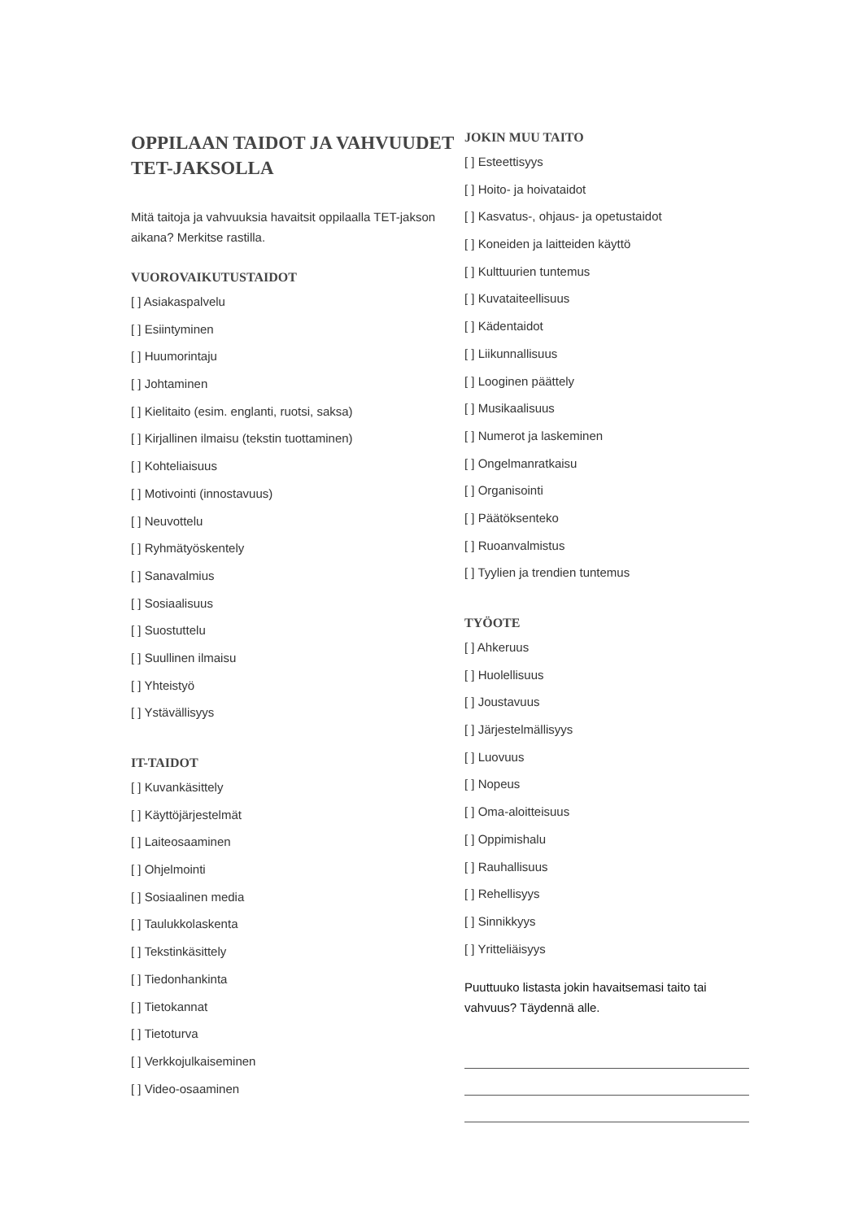OPPILAAN TAIDOT JA VAHVUUDET TET-JAKSOLLA
Mitä taitoja ja vahvuuksia havaitsit oppilaalla TET-jakson aikana? Merkitse rastilla.
VUOROVAIKUTUSTAIDOT
[ ] Asiakaspalvelu
[ ] Esiintyminen
[ ] Huumorintaju
[ ] Johtaminen
[ ] Kielitaito (esim. englanti, ruotsi, saksa)
[ ] Kirjallinen ilmaisu (tekstin tuottaminen)
[ ] Kohteliaisuus
[ ] Motivointi (innostavuus)
[ ] Neuvottelu
[ ] Ryhmätyöskentely
[ ] Sanavalmius
[ ] Sosiaalisuus
[ ] Suostuttelu
[ ] Suullinen ilmaisu
[ ] Yhteistyö
[ ] Ystävällisyys
IT-TAIDOT
[ ] Kuvankäsittely
[ ] Käyttöjärjestelmät
[ ] Laiteosaaminen
[ ] Ohjelmointi
[ ] Sosiaalinen media
[ ] Taulukkolaskenta
[ ] Tekstinkäsittely
[ ] Tiedonhankinta
[ ] Tietokannat
[ ] Tietoturva
[ ] Verkkojulkaiseminen
[ ] Video-osaaminen
JOKIN MUU TAITO
[ ] Esteettisyys
[ ] Hoito- ja hoivataidot
[ ] Kasvatus-, ohjaus- ja opetustaidot
[ ] Koneiden ja laitteiden käyttö
[ ] Kulttuurien tuntemus
[ ] Kuvataiteellisuus
[ ] Kädentaidot
[ ] Liikunnallisuus
[ ] Looginen päättely
[ ] Musikaalisuus
[ ] Numerot ja laskeminen
[ ] Ongelmanratkaisu
[ ] Organisointi
[ ] Päätöksenteko
[ ] Ruoanvalmistus
[ ] Tyylien ja trendien tuntemus
TYÖOTE
[ ] Ahkeruus
[ ] Huolellisuus
[ ] Joustavuus
[ ] Järjestelmällisyys
[ ] Luovuus
[ ] Nopeus
[ ] Oma-aloitteisuus
[ ] Oppimishalu
[ ] Rauhallisuus
[ ] Rehellisyys
[ ] Sinnikkyys
[ ] Yritteliäisyys
Puuttuuko listasta jokin havaitsemasi taito tai vahvuus? Täydennä alle.